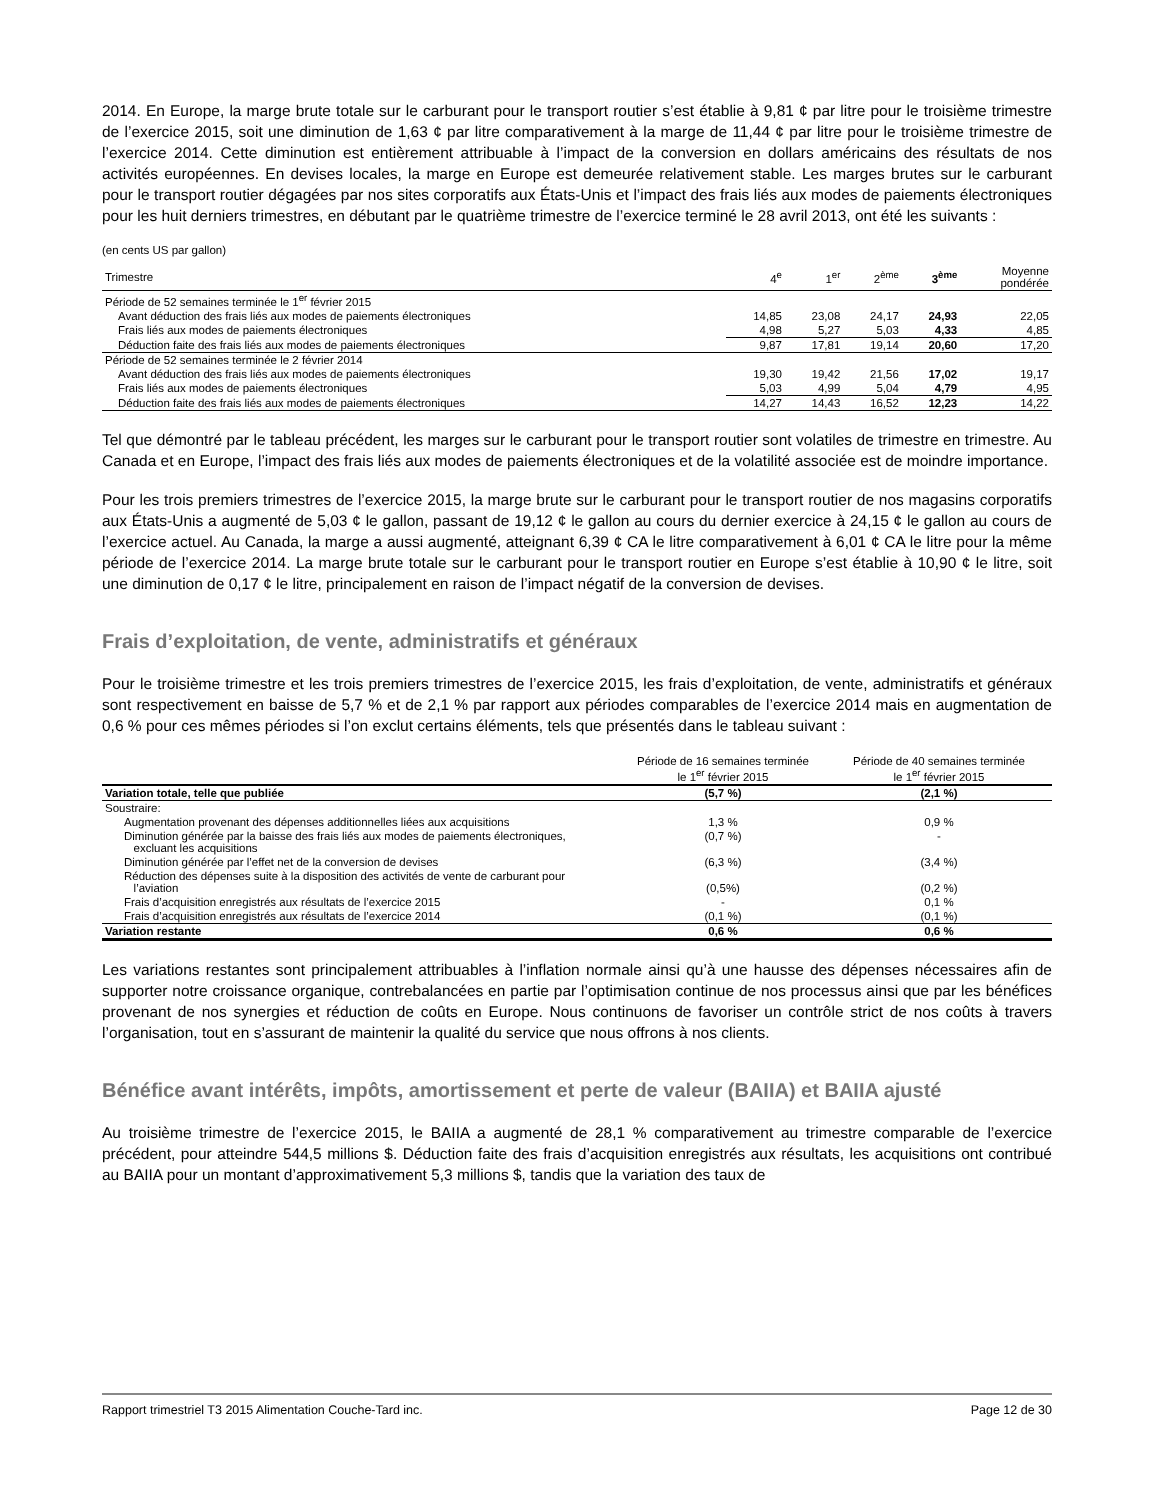2014. En Europe, la marge brute totale sur le carburant pour le transport routier s’est établie à 9,81 ¢ par litre pour le troisième trimestre de l’exercice 2015, soit une diminution de 1,63 ¢ par litre comparativement à la marge de 11,44 ¢ par litre pour le troisième trimestre de l’exercice 2014. Cette diminution est entièrement attribuable à l’impact de la conversion en dollars américains des résultats de nos activités européennes. En devises locales, la marge en Europe est demeurée relativement stable. Les marges brutes sur le carburant pour le transport routier dégagées par nos sites corporatifs aux États-Unis et l’impact des frais liés aux modes de paiements électroniques pour les huit derniers trimestres, en débutant par le quatrième trimestre de l’exercice terminé le 28 avril 2013, ont été les suivants :
(en cents US par gallon)
| Trimestre | 4<sup>e</sup> | 1<sup>er</sup> | 2<sup>ème</sup> | 3<sup>ème</sup> | Moyenne pondérée |
| Période de 52 semaines terminée le 1<sup>er</sup> février 2015 | | | | | |
| Avant déduction des frais liés aux modes de paiements électroniques | 14,85 | 23,08 | 24,17 | 24,93 | 22,05 |
| Frais liés aux modes de paiements électroniques | 4,98 | 5,27 | 5,03 | 4,33 | 4,85 |
| Déduction faite des frais liés aux modes de paiements électroniques | 9,87 | 17,81 | 19,14 | 20,60 | 17,20 |
| Période de 52 semaines terminée le 2 février 2014 | | | | | |
| Avant déduction des frais liés aux modes de paiements électroniques | 19,30 | 19,42 | 21,56 | 17,02 | 19,17 |
| Frais liés aux modes de paiements électroniques | 5,03 | 4,99 | 5,04 | 4,79 | 4,95 |
| Déduction faite des frais liés aux modes de paiements électroniques | 14,27 | 14,43 | 16,52 | 12,23 | 14,22 |
Tel que démontré par le tableau précédent, les marges sur le carburant pour le transport routier sont volatiles de trimestre en trimestre. Au Canada et en Europe, l’impact des frais liés aux modes de paiements électroniques et de la volatilité associée est de moindre importance.
Pour les trois premiers trimestres de l’exercice 2015, la marge brute sur le carburant pour le transport routier de nos magasins corporatifs aux États-Unis a augmenté de 5,03 ¢ le gallon, passant de 19,12 ¢ le gallon au cours du dernier exercice à 24,15 ¢ le gallon au cours de l’exercice actuel. Au Canada, la marge a aussi augmenté, atteignant 6,39 ¢ CA le litre comparativement à 6,01 ¢ CA le litre pour la même période de l’exercice 2014. La marge brute totale sur le carburant pour le transport routier en Europe s’est établie à 10,90 ¢ le litre, soit une diminution de 0,17 ¢ le litre, principalement en raison de l’impact négatif de la conversion de devises.
Frais d’exploitation, de vente, administratifs et généraux
Pour le troisième trimestre et les trois premiers trimestres de l’exercice 2015, les frais d’exploitation, de vente, administratifs et généraux sont respectivement en baisse de 5,7 % et de 2,1 % par rapport aux périodes comparables de l’exercice 2014 mais en augmentation de 0,6 % pour ces mêmes périodes si l’on exclut certains éléments, tels que présentés dans le tableau suivant :
| | Période de 16 semaines terminée le 1<sup>er</sup> février 2015 | Période de 40 semaines terminée le 1<sup>er</sup> février 2015 |
| Variation totale, telle que publiée | (5,7 %) | (2,1 %) |
| Soustraire: | | |
| Augmentation provenant des dépenses additionnelles liées aux acquisitions | 1,3 % | 0,9 % |
| Diminution générée par la baisse des frais liés aux modes de paiements électroniques, excluant les acquisitions | (0,7 %) | - |
| Diminution générée par l’effet net de la conversion de devises | (6,3 %) | (3,4 %) |
| Réduction des dépenses suite à la disposition des activités de vente de carburant pour l’aviation | (0,5%) | (0,2 %) |
| Frais d’acquisition enregistrés aux résultats de l’exercice 2015 | - | 0,1 % |
| Frais d’acquisition enregistrés aux résultats de l’exercice 2014 | (0,1 %) | (0,1 %) |
| Variation restante | 0,6 % | 0,6 % |
Les variations restantes sont principalement attribuables à l’inflation normale ainsi qu’à une hausse des dépenses nécessaires afin de supporter notre croissance organique, contrebalancées en partie par l’optimisation continue de nos processus ainsi que par les bénéfices provenant de nos synergies et réduction de coûts en Europe. Nous continuons de favoriser un contrôle strict de nos coûts à travers l’organisation, tout en s’assurant de maintenir la qualité du service que nous offrons à nos clients.
Bénéfice avant intérêts, impôts, amortissement et perte de valeur (BAIIA) et BAIIA ajusté
Au troisième trimestre de l’exercice 2015, le BAIIA a augmenté de 28,1 % comparativement au trimestre comparable de l’exercice précédent, pour atteindre 544,5 millions $. Déduction faite des frais d’acquisition enregistrés aux résultats, les acquisitions ont contribué au BAIIA pour un montant d’approximativement 5,3 millions $, tandis que la variation des taux de
Rapport trimestriel T3 2015 Alimentation Couche-Tard inc. Page 12 de 30